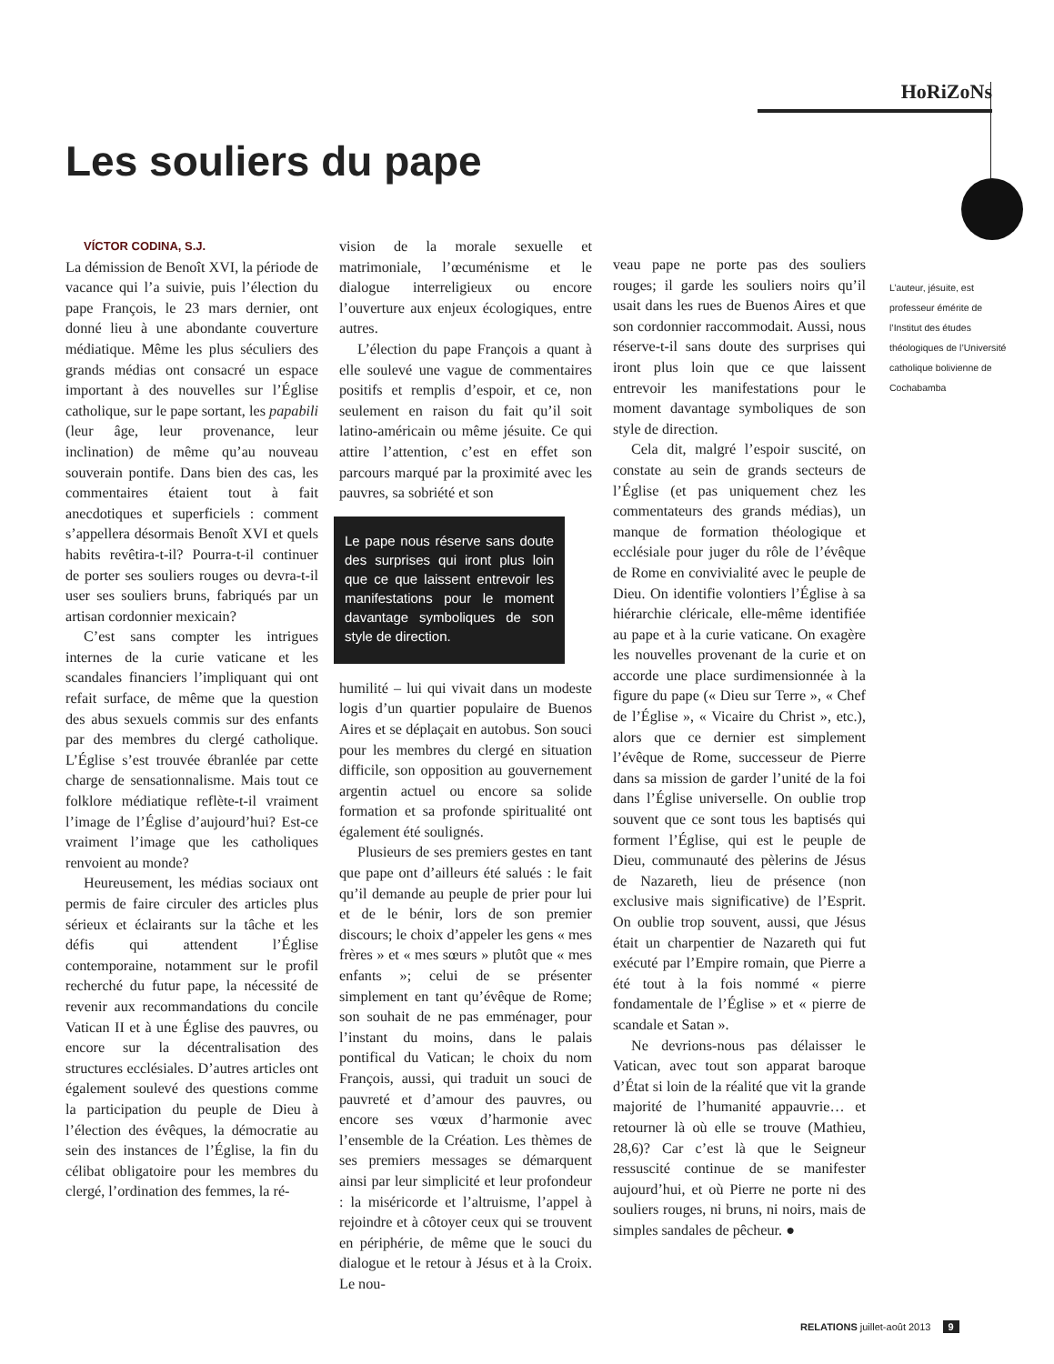HoRiZoNs
Les souliers du pape
VÍCTOR CODINA, S.J.
La démission de Benoît XVI, la période de vacance qui l’a suivie, puis l’élection du pape François, le 23 mars dernier, ont donné lieu à une abondante couverture médiatique. Même les plus séculiers des grands médias ont consacré un espace important à des nouvelles sur l’Église catholique, sur le pape sortant, les papabili (leur âge, leur provenance, leur inclination) de même qu’au nouveau souverain pontife. Dans bien des cas, les commentaires étaient tout à fait anecdotiques et superficiels : comment s’appellera désormais Benoît XVI et quels habits revêtira-t-il? Pourra-t-il continuer de porter ses souliers rouges ou devra-t-il user ses souliers bruns, fabriqués par un artisan cordonnier mexicain?
C’est sans compter les intrigues internes de la curie vaticane et les scandales financiers l’impliquant qui ont refait surface, de même que la question des abus sexuels commis sur des enfants par des membres du clergé catholique. L’Église s’est trouvée ébranlée par cette charge de sensationnalisme. Mais tout ce folklore médiatique reflète-t-il vraiment l’image de l’Église d’aujourd’hui? Est-ce vraiment l’image que les catholiques renvoient au monde?
Heureusement, les médias sociaux ont permis de faire circuler des articles plus sérieux et éclairants sur la tâche et les défis qui attendent l’Église contemporaine, notamment sur le profil recherché du futur pape, la nécessité de revenir aux recommandations du concile Vatican II et à une Église des pauvres, ou encore sur la décentralisation des structures ecclésiales. D’autres articles ont également soulevé des questions comme la participation du peuple de Dieu à l’élection des évêques, la démocratie au sein des instances de l’Église, la fin du célibat obligatoire pour les membres du clergé, l’ordination des femmes, la ré-
vision de la morale sexuelle et matrimoniale, l’œcuménisme et le dialogue interreligieux ou encore l’ouverture aux enjeux écologiques, entre autres.
L’élection du pape François a quant à elle soulevé une vague de commentaires positifs et remplis d’espoir, et ce, non seulement en raison du fait qu’il soit latino-américain ou même jésuite. Ce qui attire l’attention, c’est en effet son parcours marqué par la proximité avec les pauvres, sa sobriété et son
Le pape nous réserve sans doute des surprises qui iront plus loin que ce que laissent entrevoir les manifestations pour le moment davantage symboliques de son style de direction.
humilité – lui qui vivait dans un modeste logis d’un quartier populaire de Buenos Aires et se déplaçait en autobus. Son souci pour les membres du clergé en situation difficile, son opposition au gouvernement argentin actuel ou encore sa solide formation et sa profonde spiritualité ont également été soulignés.
Plusieurs de ses premiers gestes en tant que pape ont d’ailleurs été salués : le fait qu’il demande au peuple de prier pour lui et de le bénir, lors de son premier discours; le choix d’appeler les gens « mes frères » et « mes sœurs » plutôt que « mes enfants »; celui de se présenter simplement en tant qu’évêque de Rome; son souhait de ne pas emménager, pour l’instant du moins, dans le palais pontifical du Vatican; le choix du nom François, aussi, qui traduit un souci de pauvreté et d’amour des pauvres, ou encore ses vœux d’harmonie avec l’ensemble de la Création. Les thèmes de ses premiers messages se démarquent ainsi par leur simplicité et leur profondeur : la miséricorde et l’altruisme, l’appel à rejoindre et à côtoyer ceux qui se trouvent en périphérie, de même que le souci du dialogue et le retour à Jésus et à la Croix. Le nou-
veau pape ne porte pas des souliers rouges; il garde les souliers noirs qu’il usait dans les rues de Buenos Aires et que son cordonnier raccommodait. Aussi, nous réserve-t-il sans doute des surprises qui iront plus loin que ce que laissent entrevoir les manifestations pour le moment davantage symboliques de son style de direction.
Cela dit, malgré l’espoir suscité, on constate au sein de grands secteurs de l’Église (et pas uniquement chez les commentateurs des grands médias), un manque de formation théologique et ecclésiale pour juger du rôle de l’évêque de Rome en convivialité avec le peuple de Dieu. On identifie volontiers l’Église à sa hiérarchie cléricale, elle-même identifiée au pape et à la curie vaticane. On exagère les nouvelles provenant de la curie et on accorde une place surdimensionnée à la figure du pape (« Dieu sur Terre », « Chef de l’Église », « Vicaire du Christ », etc.), alors que ce dernier est simplement l’évêque de Rome, successeur de Pierre dans sa mission de garder l’unité de la foi dans l’Église universelle. On oublie trop souvent que ce sont tous les baptisés qui forment l’Église, qui est le peuple de Dieu, communauté des pèlerins de Jésus de Nazareth, lieu de présence (non exclusive mais significative) de l’Esprit. On oublie trop souvent, aussi, que Jésus était un charpentier de Nazareth qui fut exécuté par l’Empire romain, que Pierre a été tout à la fois nommé « pierre fondamentale de l’Église » et « pierre de scandale et Satan ».
Ne devrions-nous pas délaisser le Vatican, avec tout son apparat baroque d’État si loin de la réalité que vit la grande majorité de l’humanité appauvrie… et retourner là où elle se trouve (Mathieu, 28,6)? Car c’est là que le Seigneur ressuscité continue de se manifester aujourd’hui, et où Pierre ne porte ni des souliers rouges, ni bruns, ni noirs, mais de simples sandales de pêcheur. ●
L’auteur, jésuite, est professeur émérite de l’Institut des études théologiques de l’Université catholique bolivienne de Cochabamba
RELATIONS juillet-août 2013 9